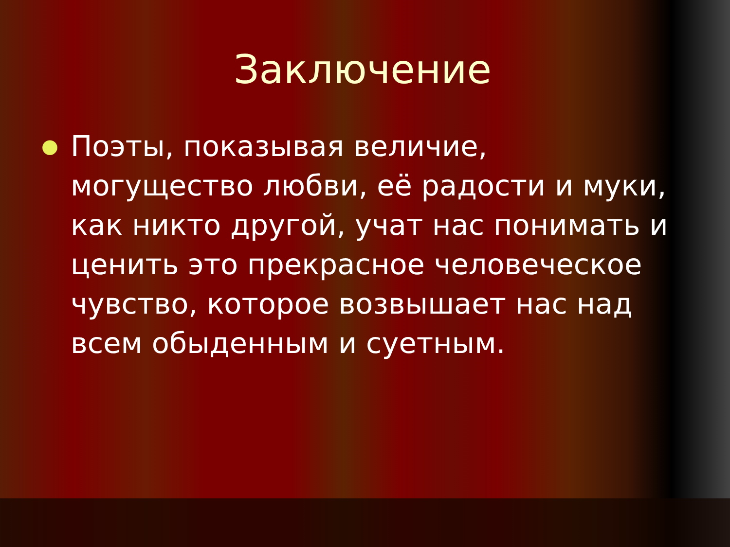Заключение
● Поэты, показывая величие, могущество любви, её радости и муки, как никто другой, учат нас понимать и ценить это прекрасное человеческое чувство, которое возвышает нас над всем обыденным и суетным.